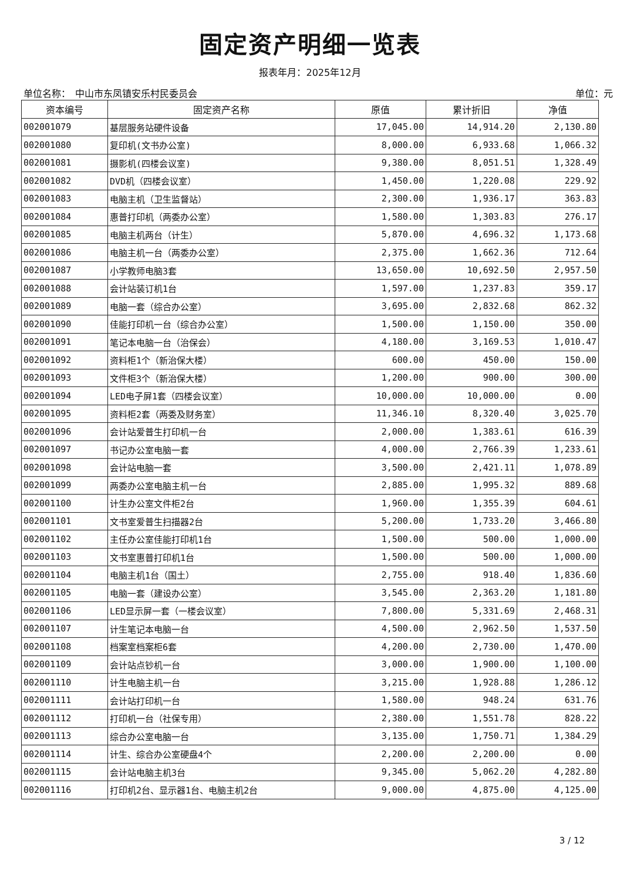固定资产明细一览表
报表年月：2025年12月
单位名称：　中山市东凤镇安乐村民委员会 单位：元
| 资本编号 | 固定资产名称 | 原值 | 累计折旧 | 净值 |
| --- | --- | --- | --- | --- |
| 002001079 | 基层服务站硬件设备 | 17,045.00 | 14,914.20 | 2,130.80 |
| 002001080 | 复印机(文书办公室) | 8,000.00 | 6,933.68 | 1,066.32 |
| 002001081 | 摄影机(四楼会议室) | 9,380.00 | 8,051.51 | 1,328.49 |
| 002001082 | DVD机（四楼会议室） | 1,450.00 | 1,220.08 | 229.92 |
| 002001083 | 电脑主机（卫生监督站） | 2,300.00 | 1,936.17 | 363.83 |
| 002001084 | 惠普打印机（两委办公室） | 1,580.00 | 1,303.83 | 276.17 |
| 002001085 | 电脑主机两台（计生） | 5,870.00 | 4,696.32 | 1,173.68 |
| 002001086 | 电脑主机一台（两委办公室） | 2,375.00 | 1,662.36 | 712.64 |
| 002001087 | 小学教师电脑3套 | 13,650.00 | 10,692.50 | 2,957.50 |
| 002001088 | 会计站装订机1台 | 1,597.00 | 1,237.83 | 359.17 |
| 002001089 | 电脑一套（综合办公室） | 3,695.00 | 2,832.68 | 862.32 |
| 002001090 | 佳能打印机一台（综合办公室） | 1,500.00 | 1,150.00 | 350.00 |
| 002001091 | 笔记本电脑一台（治保会） | 4,180.00 | 3,169.53 | 1,010.47 |
| 002001092 | 资料柜1个（新治保大楼） | 600.00 | 450.00 | 150.00 |
| 002001093 | 文件柜3个（新治保大楼） | 1,200.00 | 900.00 | 300.00 |
| 002001094 | LED电子屏1套（四楼会议室） | 10,000.00 | 10,000.00 | 0.00 |
| 002001095 | 资料柜2套（两委及财务室） | 11,346.10 | 8,320.40 | 3,025.70 |
| 002001096 | 会计站爱普生打印机一台 | 2,000.00 | 1,383.61 | 616.39 |
| 002001097 | 书记办公室电脑一套 | 4,000.00 | 2,766.39 | 1,233.61 |
| 002001098 | 会计站电脑一套 | 3,500.00 | 2,421.11 | 1,078.89 |
| 002001099 | 两委办公室电脑主机一台 | 2,885.00 | 1,995.32 | 889.68 |
| 002001100 | 计生办公室文件柜2台 | 1,960.00 | 1,355.39 | 604.61 |
| 002001101 | 文书室爱普生扫描器2台 | 5,200.00 | 1,733.20 | 3,466.80 |
| 002001102 | 主任办公室佳能打印机1台 | 1,500.00 | 500.00 | 1,000.00 |
| 002001103 | 文书室惠普打印机1台 | 1,500.00 | 500.00 | 1,000.00 |
| 002001104 | 电脑主机1台（国土） | 2,755.00 | 918.40 | 1,836.60 |
| 002001105 | 电脑一套（建设办公室） | 3,545.00 | 2,363.20 | 1,181.80 |
| 002001106 | LED显示屏一套（一楼会议室） | 7,800.00 | 5,331.69 | 2,468.31 |
| 002001107 | 计生笔记本电脑一台 | 4,500.00 | 2,962.50 | 1,537.50 |
| 002001108 | 档案室档案柜6套 | 4,200.00 | 2,730.00 | 1,470.00 |
| 002001109 | 会计站点钞机一台 | 3,000.00 | 1,900.00 | 1,100.00 |
| 002001110 | 计生电脑主机一台 | 3,215.00 | 1,928.88 | 1,286.12 |
| 002001111 | 会计站打印机一台 | 1,580.00 | 948.24 | 631.76 |
| 002001112 | 打印机一台（社保专用） | 2,380.00 | 1,551.78 | 828.22 |
| 002001113 | 综合办公室电脑一台 | 3,135.00 | 1,750.71 | 1,384.29 |
| 002001114 | 计生、综合办公室硬盘4个 | 2,200.00 | 2,200.00 | 0.00 |
| 002001115 | 会计站电脑主机3台 | 9,345.00 | 5,062.20 | 4,282.80 |
| 002001116 | 打印机2台、显示器1台、电脑主机2台 | 9,000.00 | 4,875.00 | 4,125.00 |
3 / 12